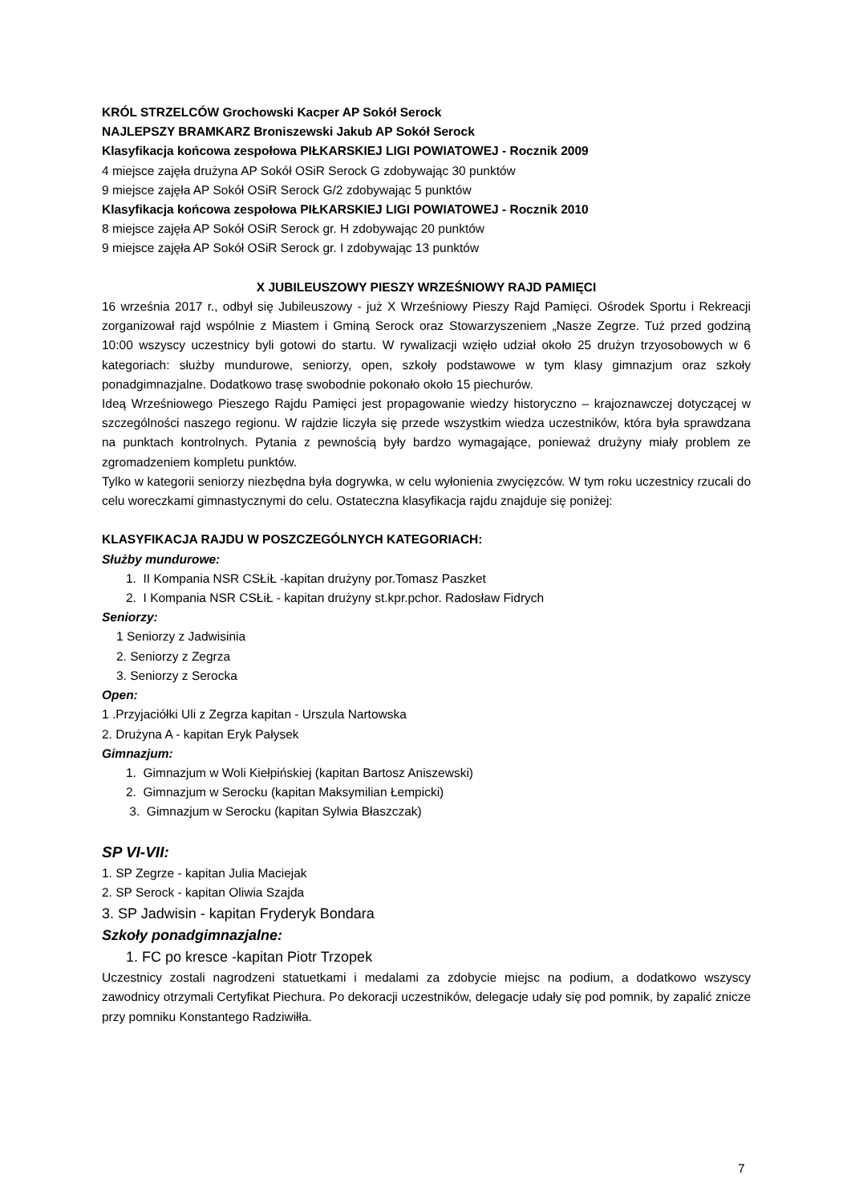KRÓL STRZELCÓW Grochowski Kacper AP Sokół Serock
NAJLEPSZY BRAMKARZ Broniszewski Jakub AP Sokół Serock
Klasyfikacja końcowa zespołowa PIŁKARSKIEJ LIGI POWIATOWEJ - Rocznik 2009
4 miejsce zajęła drużyna AP Sokół OSiR Serock G zdobywając 30 punktów
9 miejsce zajęła AP Sokół OSiR Serock G/2 zdobywając 5 punktów
Klasyfikacja końcowa zespołowa PIŁKARSKIEJ LIGI POWIATOWEJ - Rocznik 2010
8 miejsce zajęła AP Sokół OSiR Serock gr. H zdobywając 20 punktów
9 miejsce zajęła AP Sokół OSiR Serock gr. I zdobywając 13 punktów
X JUBILEUSZOWY PIESZY WRZEŚNIOWY RAJD PAMIĘCI
16 września 2017 r., odbył się Jubileuszowy - już X Wrześniowy Pieszy Rajd Pamięci. Ośrodek Sportu i Rekreacji zorganizował rajd wspólnie z Miastem i Gminą Serock oraz Stowarzyszeniem „Nasze Zegrze. Tuż przed godziną 10:00 wszyscy uczestnicy byli gotowi do startu. W rywalizacji wzięło udział około 25 drużyn trzyosobowych w 6 kategoriach: służby mundurowe, seniorzy, open, szkoły podstawowe w tym klasy gimnazjum oraz szkoły ponadgimnazjalne. Dodatkowo trasę swobodnie pokonało około 15 piechurów.
Ideą Wrześniowego Pieszego Rajdu Pamięci jest propagowanie wiedzy historyczno – krajoznawczej dotyczącej w szczególności naszego regionu. W rajdzie liczyła się przede wszystkim wiedza uczestników, która była sprawdzana na punktach kontrolnych. Pytania z pewnością były bardzo wymagające, ponieważ drużyny miały problem ze zgromadzeniem kompletu punktów.
Tylko w kategorii seniorzy niezbędna była dogrywka, w celu wyłonienia zwycięzców. W tym roku uczestnicy rzucali do celu woreczkami gimnastycznymi do celu. Ostateczna klasyfikacja rajdu znajduje się poniżej:
KLASYFIKACJA RAJDU W POSZCZEGÓLNYCH KATEGORIACH:
Służby mundurowe:
1. II Kompania NSR CSŁiŁ -kapitan drużyny por.Tomasz Paszket
2. I Kompania NSR CSŁiŁ - kapitan drużyny st.kpr.pchor. Radosław Fidrych
Seniorzy:
1 Seniorzy z Jadwisinia
2. Seniorzy z Zegrza
3. Seniorzy z Serocka
Open:
1 .Przyjaciółki Uli z Zegrza kapitan - Urszula Nartowska
2. Drużyna A - kapitan Eryk Pałysek
Gimnazjum:
1. Gimnazjum w Woli Kiełpińskiej (kapitan Bartosz Aniszewski)
2. Gimnazjum w Serocku (kapitan Maksymilian Łempicki)
3. Gimnazjum w Serocku (kapitan Sylwia Błaszczak)
SP VI-VII:
1. SP Zegrze - kapitan Julia Maciejak
2. SP Serock - kapitan Oliwia Szajda
3. SP Jadwisin - kapitan Fryderyk Bondara
Szkoły ponadgimnazjalne:
1. FC po kresce -kapitan Piotr Trzopek
Uczestnicy zostali nagrodzeni statuetkami i medalami za zdobycie miejsc na podium, a dodatkowo wszyscy zawodnicy otrzymali Certyfikat Piechura. Po dekoracji uczestników, delegacje udały się pod pomnik, by zapalić znicze przy pomniku Konstantego Radziwiłła.
7